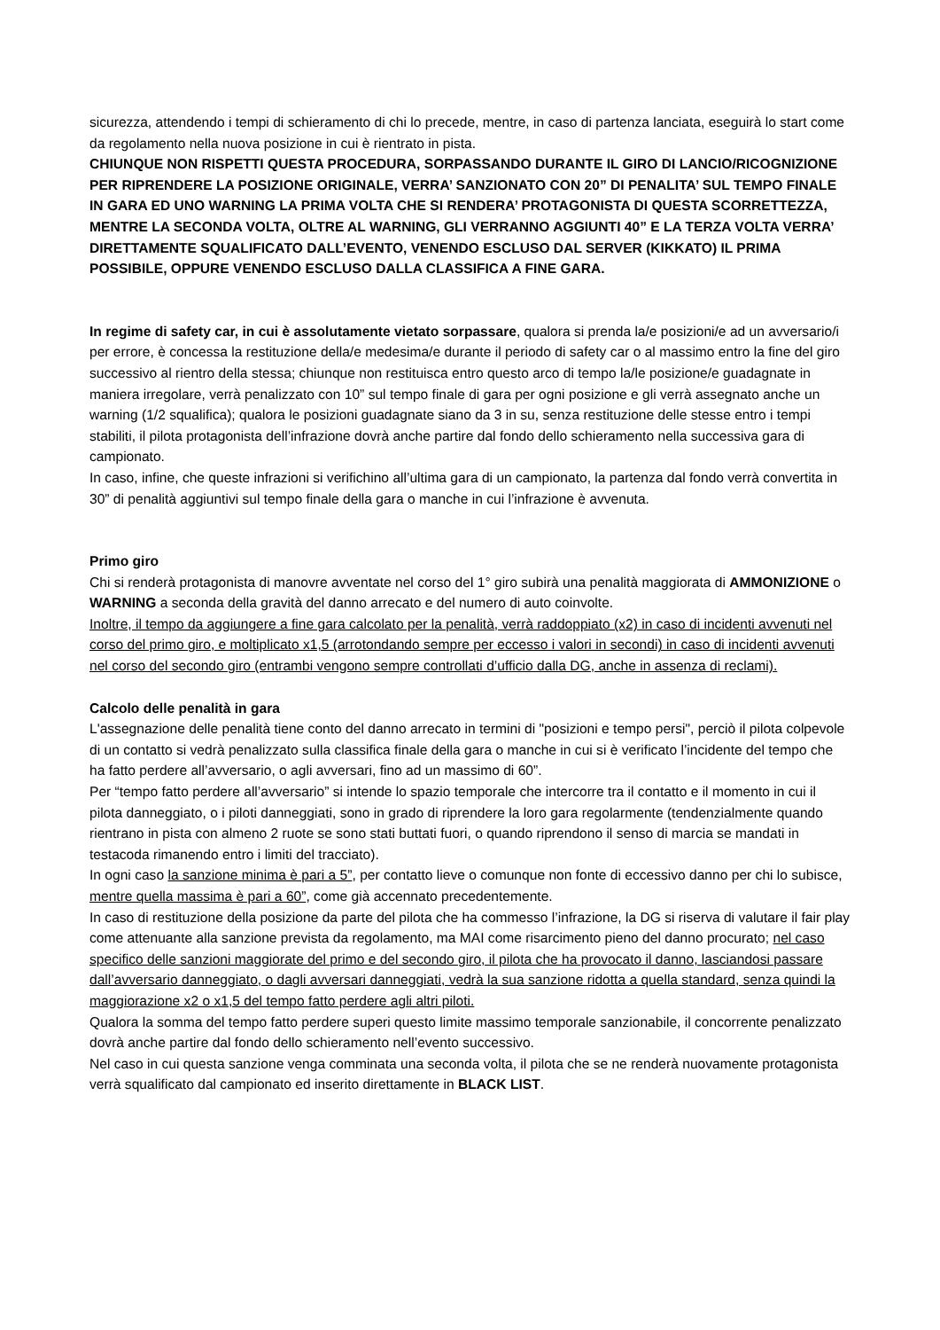sicurezza, attendendo i tempi di schieramento di chi lo precede, mentre, in caso di partenza lanciata, eseguirà lo start come da regolamento nella nuova posizione in cui è rientrato in pista.
CHIUNQUE NON RISPETTI QUESTA PROCEDURA, SORPASSANDO DURANTE IL GIRO DI LANCIO/RICOGNIZIONE PER RIPRENDERE LA POSIZIONE ORIGINALE, VERRA’ SANZIONATO CON 20” DI PENALITA’ SUL TEMPO FINALE IN GARA ED UNO WARNING LA PRIMA VOLTA CHE SI RENDERA’ PROTAGONISTA DI QUESTA SCORRETTEZZA, MENTRE LA SECONDA VOLTA, OLTRE AL WARNING, GLI VERRANNO AGGIUNTI 40” E LA TERZA VOLTA VERRA’ DIRETTAMENTE SQUALIFICATO DALL’EVENTO, VENENDO ESCLUSO DAL SERVER (KIKKATO) IL PRIMA POSSIBILE, OPPURE VENENDO ESCLUSO DALLA CLASSIFICA A FINE GARA.
In regime di safety car, in cui è assolutamente vietato sorpassare, qualora si prenda la/e posizioni/e ad un avversario/i per errore, è concessa la restituzione della/e medesima/e durante il periodo di safety car o al massimo entro la fine del giro successivo al rientro della stessa; chiunque non restituisca entro questo arco di tempo la/le posizione/e guadagnate in maniera irregolare, verrà penalizzato con 10” sul tempo finale di gara per ogni posizione e gli verrà assegnato anche un warning (1/2 squalifica); qualora le posizioni guadagnate siano da 3 in su, senza restituzione delle stesse entro i tempi stabiliti, il pilota protagonista dell’infrazione dovrà anche partire dal fondo dello schieramento nella successiva gara di campionato.
In caso, infine, che queste infrazioni si verifichino all’ultima gara di un campionato, la partenza dal fondo verrà convertita in 30” di penalità aggiuntivi sul tempo finale della gara o manche in cui l’infrazione è avvenuta.
Primo giro
Chi si renderà protagonista di manovre avventate nel corso del 1° giro subirà una penalità maggiorata di AMMONIZIONE o WARNING a seconda della gravità del danno arrecato e del numero di auto coinvolte.
Inoltre, il tempo da aggiungere a fine gara calcolato per la penalità, verrà raddoppiato (x2) in caso di incidenti avvenuti nel corso del primo giro, e moltiplicato x1,5 (arrotondando sempre per eccesso i valori in secondi) in caso di incidenti avvenuti nel corso del secondo giro (entrambi vengono sempre controllati d’ufficio dalla DG, anche in assenza di reclami).
Calcolo delle penalità in gara
L'assegnazione delle penalità tiene conto del danno arrecato in termini di "posizioni e tempo persi", perciò il pilota colpevole di un contatto si vedrà penalizzato sulla classifica finale della gara o manche in cui si è verificato l’incidente del tempo che ha fatto perdere all’avversario, o agli avversari, fino ad un massimo di 60”.
Per “tempo fatto perdere all’avversario” si intende lo spazio temporale che intercorre tra il contatto e il momento in cui il pilota danneggiato, o i piloti danneggiati, sono in grado di riprendere la loro gara regolarmente (tendenzialmente quando rientrano in pista con almeno 2 ruote se sono stati buttati fuori, o quando riprendono il senso di marcia se mandati in testacoda rimanendo entro i limiti del tracciato).
In ogni caso la sanzione minima è pari a 5”, per contatto lieve o comunque non fonte di eccessivo danno per chi lo subisce, mentre quella massima è pari a 60”, come già accennato precedentemente.
In caso di restituzione della posizione da parte del pilota che ha commesso l’infrazione, la DG si riserva di valutare il fair play come attenuante alla sanzione prevista da regolamento, ma MAI come risarcimento pieno del danno procurato; nel caso specifico delle sanzioni maggiorate del primo e del secondo giro, il pilota che ha provocato il danno, lasciandosi passare dall’avversario danneggiato, o dagli avversari danneggiati, vedrà la sua sanzione ridotta a quella standard, senza quindi la maggiorazione x2 o x1,5 del tempo fatto perdere agli altri piloti.
Qualora la somma del tempo fatto perdere superi questo limite massimo temporale sanzionabile, il concorrente penalizzato dovrà anche partire dal fondo dello schieramento nell’evento successivo.
Nel caso in cui questa sanzione venga comminata una seconda volta, il pilota che se ne renderà nuovamente protagonista verrà squalificato dal campionato ed inserito direttamente in BLACK LIST.